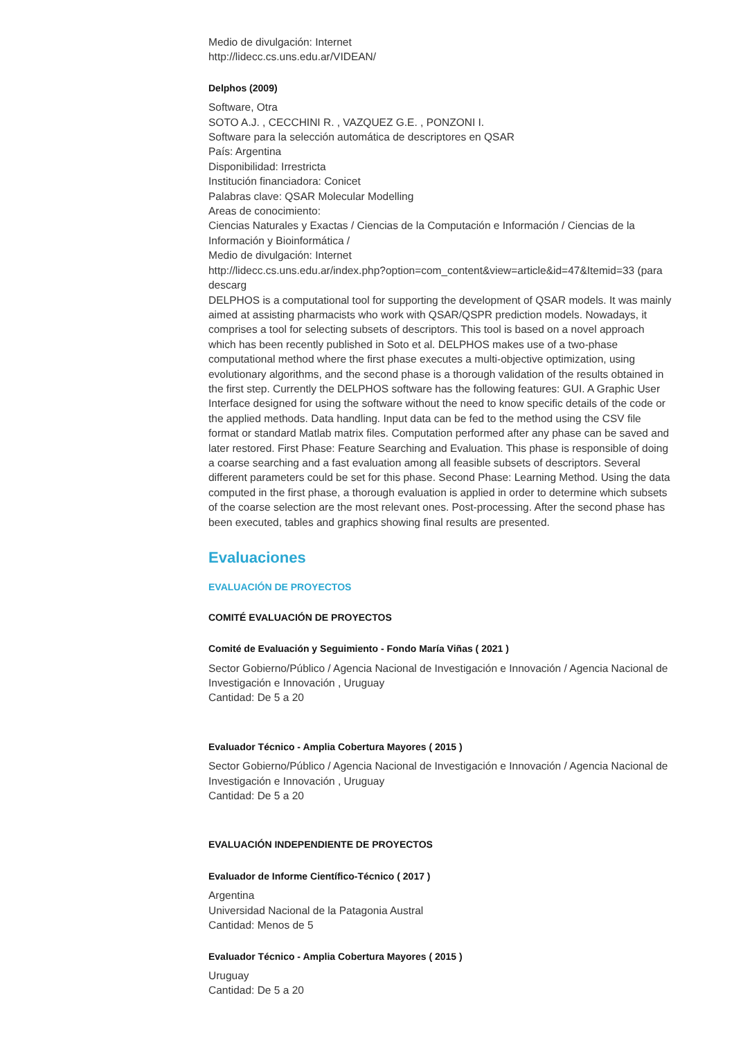Medio de divulgación: Internet
http://lidecc.cs.uns.edu.ar/VIDEAN/
Delphos (2009)
Software, Otra
SOTO A.J. , CECCHINI R. , VAZQUEZ G.E. , PONZONI I.
Software para la selección automática de descriptores en QSAR
País: Argentina
Disponibilidad: Irrestricta
Institución financiadora: Conicet
Palabras clave: QSAR Molecular Modelling
Areas de conocimiento:
Ciencias Naturales y Exactas / Ciencias de la Computación e Información / Ciencias de la Información y Bioinformática /
Medio de divulgación: Internet
http://lidecc.cs.uns.edu.ar/index.php?option=com_content&view=article&id=47&Itemid=33 (para descarg
DELPHOS is a computational tool for supporting the development of QSAR models. It was mainly aimed at assisting pharmacists who work with QSAR/QSPR prediction models. Nowadays, it comprises a tool for selecting subsets of descriptors. This tool is based on a novel approach which has been recently published in Soto et al. DELPHOS makes use of a two-phase computational method where the first phase executes a multi-objective optimization, using evolutionary algorithms, and the second phase is a thorough validation of the results obtained in the first step. Currently the DELPHOS software has the following features: GUI. A Graphic User Interface designed for using the software without the need to know specific details of the code or the applied methods. Data handling. Input data can be fed to the method using the CSV file format or standard Matlab matrix files. Computation performed after any phase can be saved and later restored. First Phase: Feature Searching and Evaluation. This phase is responsible of doing a coarse searching and a fast evaluation among all feasible subsets of descriptors. Several different parameters could be set for this phase. Second Phase: Learning Method. Using the data computed in the first phase, a thorough evaluation is applied in order to determine which subsets of the coarse selection are the most relevant ones. Post-processing. After the second phase has been executed, tables and graphics showing final results are presented.
Evaluaciones
EVALUACIÓN DE PROYECTOS
COMITÉ EVALUACIÓN DE PROYECTOS
Comité de Evaluación y Seguimiento - Fondo María Viñas ( 2021 )
Sector Gobierno/Público / Agencia Nacional de Investigación e Innovación / Agencia Nacional de Investigación e Innovación , Uruguay
Cantidad: De 5 a 20
Evaluador Técnico - Amplia Cobertura Mayores ( 2015 )
Sector Gobierno/Público / Agencia Nacional de Investigación e Innovación / Agencia Nacional de Investigación e Innovación , Uruguay
Cantidad: De 5 a 20
EVALUACIÓN INDEPENDIENTE DE PROYECTOS
Evaluador de Informe Científico-Técnico ( 2017 )
Argentina
Universidad Nacional de la Patagonia Austral
Cantidad: Menos de 5
Evaluador Técnico - Amplia Cobertura Mayores ( 2015 )
Uruguay
Cantidad: De 5 a 20